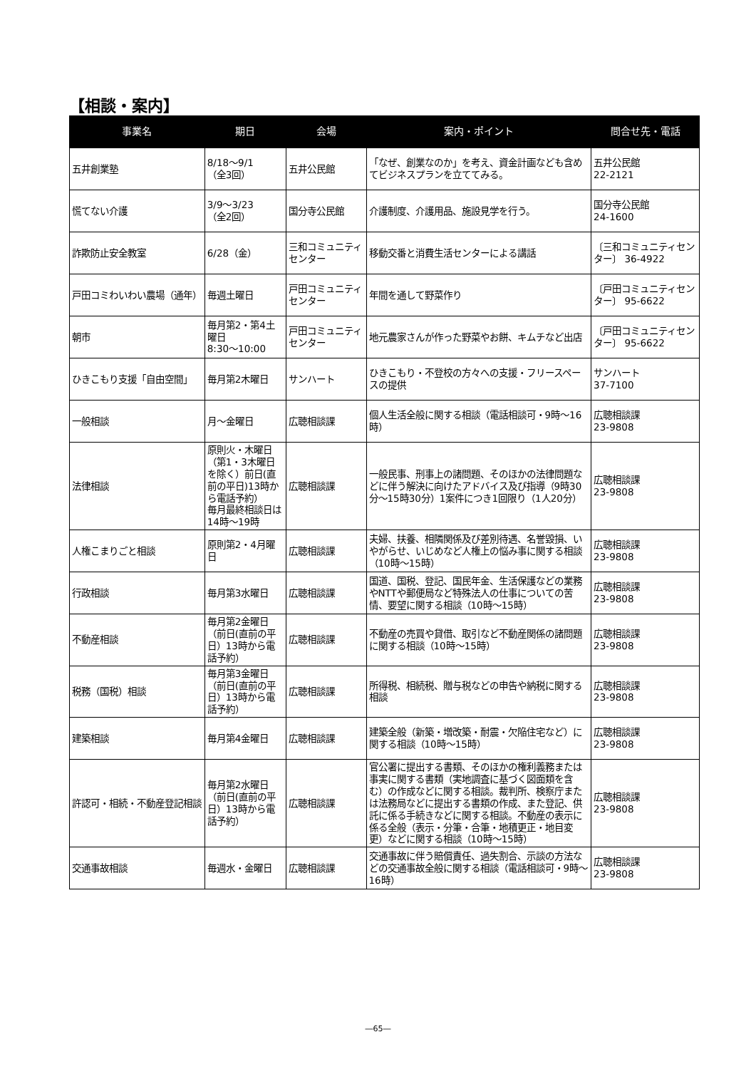【相談・案内】
| 事業名 | 期日 | 会場 | 案内・ポイント | 問合せ先・電話 |
| --- | --- | --- | --- | --- |
| 五井創業塾 | 8/18～9/1 （全3回） | 五井公民館 | 「なぜ、創業なのか」を考え、資金計画なども含めてビジネスプランを立ててみる。 | 五井公民館 22-2121 |
| 慌てない介護 | 3/9～3/23 （全2回） | 国分寺公民館 | 介護制度、介護用品、施設見学を行う。 | 国分寺公民館 24-1600 |
| 詐欺防止安全教室 | 6/28（金） | 三和コミュニティセンター | 移動交番と消費生活センターによる講話 | 〔三和コミュニティセンター〕 36-4922 |
| 戸田コミわいわい農場（通年） | 毎週土曜日 | 戸田コミュニティセンター | 年間を通して野菜作り | 〔戸田コミュニティセンター〕 95-6622 |
| 朝市 | 毎月第2・第4土曜日 8:30～10:00 | 戸田コミュニティセンター | 地元農家さんが作った野菜やお餅、キムチなど出店 | 〔戸田コミュニティセンター〕 95-6622 |
| ひきこもり支援「自由空間」 | 毎月第2木曜日 | サンハート | ひきこもり・不登校の方々への支援・フリースペースの提供 | サンハート 37-7100 |
| 一般相談 | 月～金曜日 | 広聴相談課 | 個人生活全般に関する相談（電話相談可・9時～16時） | 広聴相談課 23-9808 |
| 法律相談 | 原則火・木曜日（第1・3木曜日を除く）前日(直前の平日)13時から電話予約） 毎月最終相談日は14時～19時 | 広聴相談課 | 一般民事、刑事上の諸問題、そのほかの法律問題などに伴う解決に向けたアドバイス及び指導（9時30分～15時30分）1案件につき1回限り（1人20分） | 広聴相談課 23-9808 |
| 人権こまりごと相談 | 原則第2・4月曜日 | 広聴相談課 | 夫婦、扶養、相隣関係及び差別待遇、名誉毀損、いやがらせ、いじめなど人権上の悩み事に関する相談（10時～15時） | 広聴相談課 23-9808 |
| 行政相談 | 毎月第3水曜日 | 広聴相談課 | 国道、国税、登記、国民年金、生活保護などの業務やNTTや郵便局など特殊法人の仕事についての苦情、要望に関する相談（10時～15時） | 広聴相談課 23-9808 |
| 不動産相談 | 毎月第2金曜日（前日(直前の平日）13時から電話予約） | 広聴相談課 | 不動産の売買や貸借、取引など不動産関係の諸問題に関する相談（10時～15時） | 広聴相談課 23-9808 |
| 税務（国税）相談 | 毎月第3金曜日（前日(直前の平日）13時から電話予約） | 広聴相談課 | 所得税、相続税、贈与税などの申告や納税に関する相談 | 広聴相談課 23-9808 |
| 建築相談 | 毎月第4金曜日 | 広聴相談課 | 建築全般（新築・増改築・耐震・欠陥住宅など）に関する相談（10時～15時） | 広聴相談課 23-9808 |
| 許認可・相続・不動産登記相談 | 毎月第2水曜日（前日(直前の平日）13時から電話予約） | 広聴相談課 | 官公署に提出する書類、そのほかの権利義務または事実に関する書類（実地調査に基づく図面類を含む）の作成などに関する相談。裁判所、検察庁または法務局などに提出する書類の作成、また登記、供託に係る手続きなどに関する相談。不動産の表示に係る全般（表示・分筆・合筆・地積更正・地目変更）などに関する相談（10時～15時） | 広聴相談課 23-9808 |
| 交通事故相談 | 毎週水・金曜日 | 広聴相談課 | 交通事故に伴う賠償責任、過失割合、示談の方法などの交通事故全般に関する相談（電話相談可・9時～16時） | 広聴相談課 23-9808 |
―65―